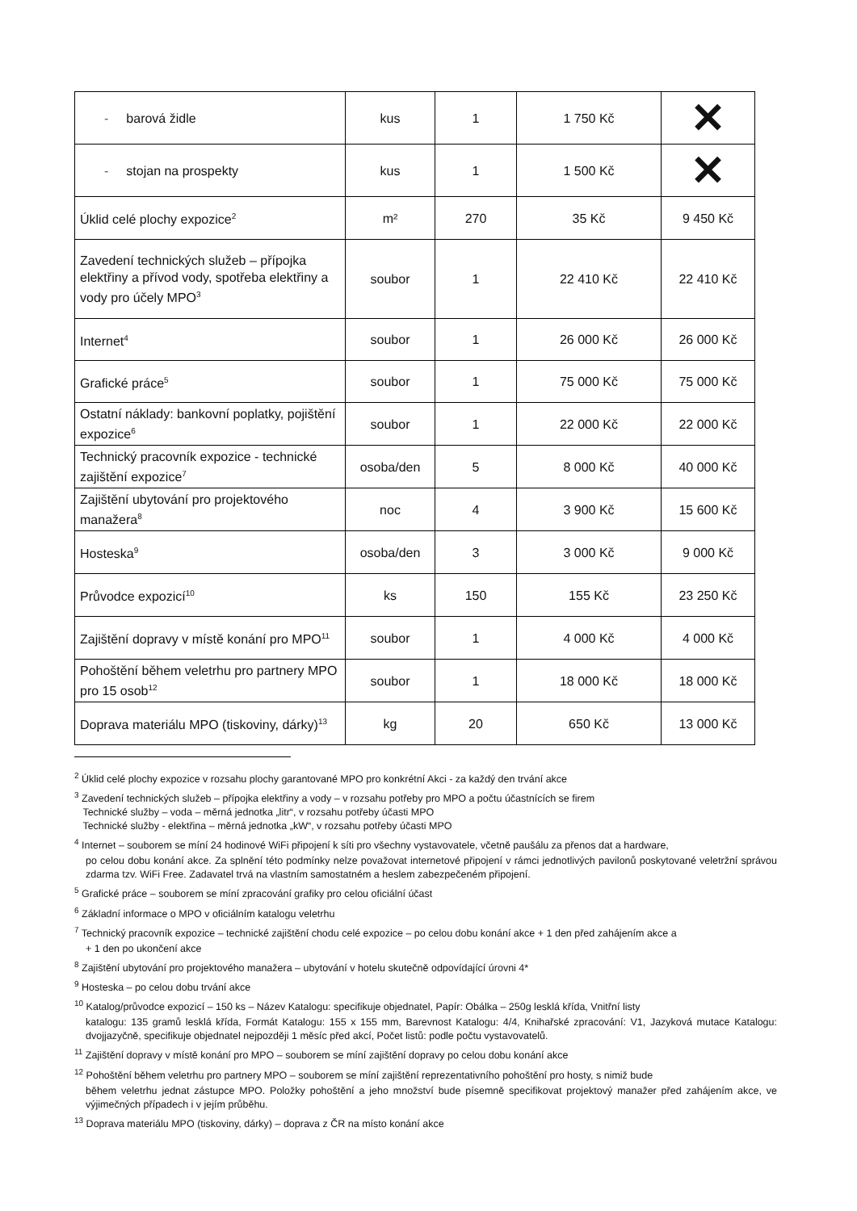| - barová židle | kus | 1 | 1 750 Kč | ✕ |
| - stojan na prospekty | kus | 1 | 1 500 Kč | ✕ |
| Úklid celé plochy expozice<sup>2</sup> | m² | 270 | 35 Kč | 9 450 Kč |
| Zavedení technických služeb – přípojka elektřiny a přívod vody, spotřeba elektřiny a vody pro účely MPO<sup>3</sup> | soubor | 1 | 22 410 Kč | 22 410 Kč |
| Internet<sup>4</sup> | soubor | 1 | 26 000 Kč | 26 000 Kč |
| Grafické práce<sup>5</sup> | soubor | 1 | 75 000 Kč | 75 000 Kč |
| Ostatní náklady: bankovní poplatky, pojištění expozice<sup>6</sup> | soubor | 1 | 22 000 Kč | 22 000 Kč |
| Technický pracovník expozice - technické zajištění expozice<sup>7</sup> | osoba/den | 5 | 8 000 Kč | 40 000 Kč |
| Zajištění ubytování pro projektového manažera<sup>8</sup> | noc | 4 | 3 900 Kč | 15 600 Kč |
| Hosteska<sup>9</sup> | osoba/den | 3 | 3 000 Kč | 9 000 Kč |
| Průvodce expozicí<sup>10</sup> | ks | 150 | 155 Kč | 23 250 Kč |
| Zajištění dopravy v místě konání pro MPO<sup>11</sup> | soubor | 1 | 4 000 Kč | 4 000 Kč |
| Pohoštění během veletrhu pro partnery MPO pro 15 osob<sup>12</sup> | soubor | 1 | 18 000 Kč | 18 000 Kč |
| Doprava materiálu MPO (tiskoviny, dárky)<sup>13</sup> | kg | 20 | 650 Kč | 13 000 Kč |
<sup>2</sup> Úklid celé plochy expozice v rozsahu plochy garantované MPO pro konkrétní Akci - za každý den trvání akce
<sup>3</sup> Zavedení technických služeb – přípojka elektřiny a vody – v rozsahu potřeby pro MPO a počtu účastnících se firem
Technické služby – voda – měrná jednotka „litr“, v rozsahu potřeby účasti MPO
Technické služby - elektřina – měrná jednotka „kW“, v rozsahu potřeby účasti MPO
<sup>4</sup> Internet – souborem se míní 24 hodinové WiFi připojení k síti pro všechny vystavovatele, včetně paušálu za přenos dat a hardware,
po celou dobu konání akce. Za splnění této podmínky nelze považovat internetové připojení v rámci jednotlivých pavilonů poskytované veletržní správou zdarma tzv. WiFi Free. Zadavatel trvá na vlastním samostatném a heslem zabezpečeném připojení.
<sup>5</sup> Grafické práce – souborem se míní zpracování grafiky pro celou oficiální účast
<sup>6</sup> Základní informace o MPO v oficiálním katalogu veletrhu
<sup>7</sup> Technický pracovník expozice – technické zajištění chodu celé expozice – po celou dobu konání akce + 1 den před zahájením akce a
+ 1 den po ukončení akce
<sup>8</sup> Zajištění ubytování pro projektového manažera – ubytování v hotelu skutečně odpovídající úrovni 4*
<sup>9</sup> Hosteska – po celou dobu trvání akce
<sup>10</sup> Katalog/průvodce expozicí – 150 ks – Název Katalogu: specifikuje objednatel, Papír: Obálka – 250g lesklá křída, Vnitřní listy
katalogu: 135 gramů lesklá křída, Formát Katalogu: 155 x 155 mm, Barevnost Katalogu: 4/4, Knihařské zpracování: V1, Jazyková mutace Katalogu: dvojjazyčně, specifikuje objednatel nejpozději 1 měsíc před akcí, Počet listů: podle počtu vystavovatelů.
<sup>11</sup> Zajištění dopravy v místě konání pro MPO – souborem se míní zajištění dopravy po celou dobu konání akce
<sup>12</sup> Pohoštění během veletrhu pro partnery MPO – souborem se míní zajištění reprezentativního pohoštění pro hosty, s nimiž bude
během veletrhu jednat zástupce MPO. Položky pohoštění a jeho množství bude písemně specifikovat projektový manažer před zahájením akce, ve výjimečných případech i v jejím průběhu.
<sup>13</sup> Doprava materiálu MPO (tiskoviny, dárky) – doprava z ČR na místo konání akce